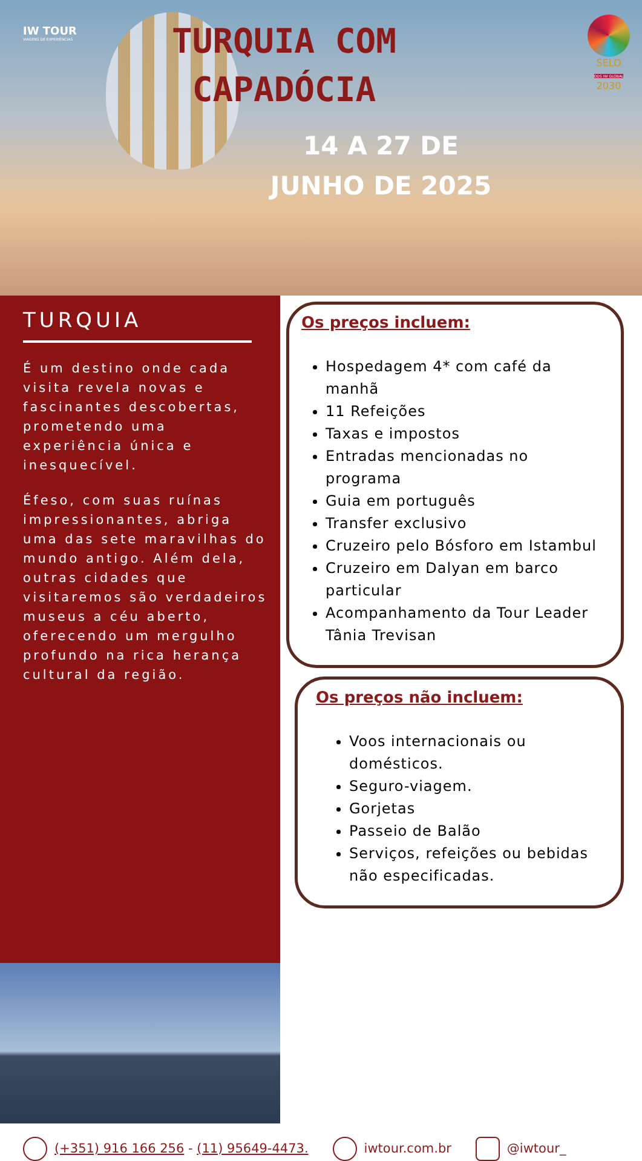IW TOUR
VIAGENS DE EXPERIÊNCIAS
TURQUIA COM
CAPADÓCIA
14 A 27 DE
JUNHO DE 2025
SELO
ODS IW GLOBAL
2030
TURQUIA
É um destino onde cada visita revela novas e fascinantes descobertas, prometendo uma experiência única e inesquecível.
Éfeso, com suas ruínas impressionantes, abriga uma das sete maravilhas do mundo antigo. Além dela, outras cidades que visitaremos são verdadeiros museus a céu aberto, oferecendo um mergulho profundo na rica herança cultural da região.
Os preços incluem:
Hospedagem 4* com café da manhã
11 Refeições
Taxas e impostos
Entradas mencionadas no programa
Guia em português
Transfer exclusivo
Cruzeiro pelo Bósforo em Istambul
Cruzeiro em Dalyan em barco particular
Acompanhamento da Tour Leader Tânia Trevisan
Os preços não incluem:
Voos internacionais ou domésticos.
Seguro-viagem.
Gorjetas
Passeio de Balão
Serviços, refeições ou bebidas não especificadas.
(+351) 916 166 256 - (11) 95649-4473. iwtour.com.br @iwtour_